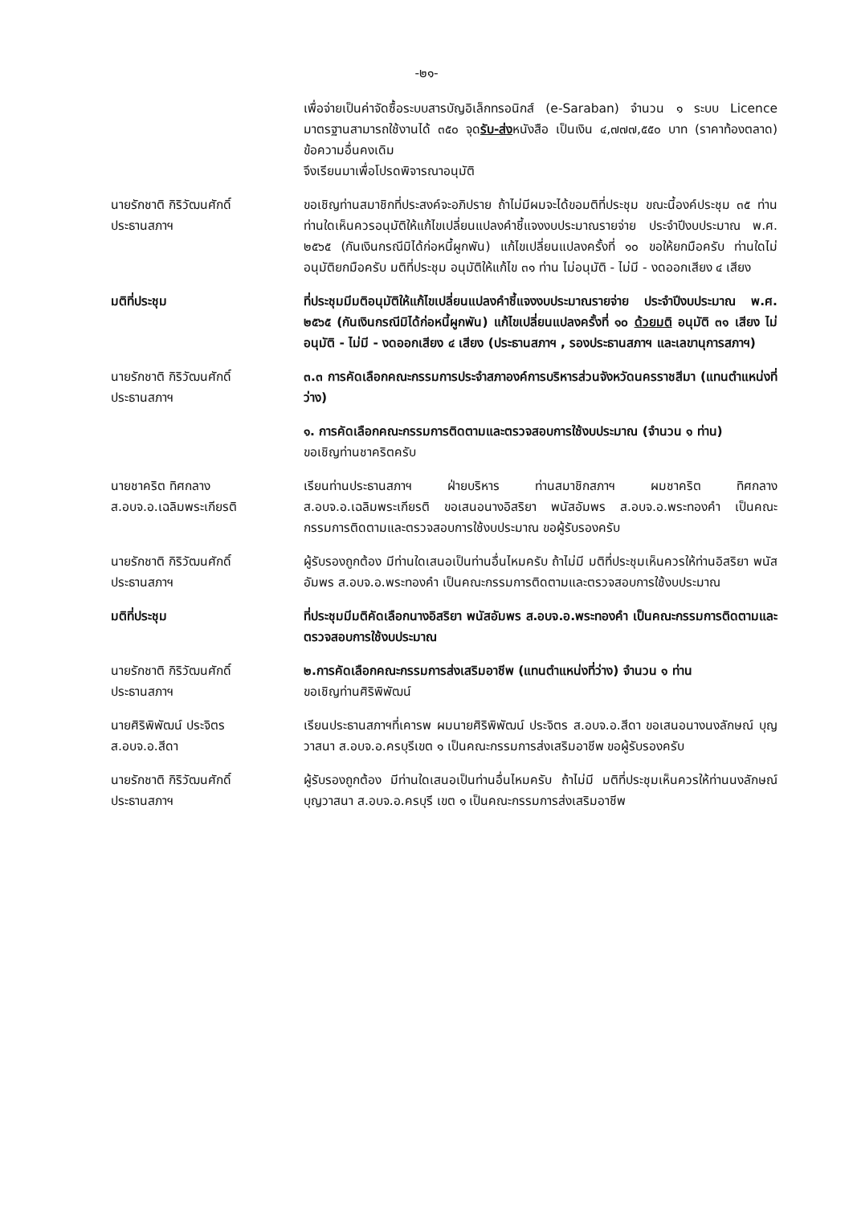-๒๑-
เพื่อจ่ายเป็นค่าจัดซื้อระบบสารบัญอิเล็กทรอนิกส์ (e-Saraban) จำนวน ๑ ระบบ Licence มาตรฐานสามารถใช้งานได้ ๓๕๐ จุดรับ-ส่งหนังสือ เป็นเงิน ๔,๗๗๗,๕๕๐ บาท (ราคาท้องตลาด) ข้อความอื่นคงเดิม
จึงเรียนมาเพื่อโปรดพิจารณาอนุมัติ
นายรักชาติ กิริวัฒนศักดิ์
ประธานสภาฯ
ขอเชิญท่านสมาชิกที่ประสงค์จะอภิปราย ถ้าไม่มีผมจะได้ขอมติที่ประชุม ขณะนี้องค์ประชุม ๓๕ ท่าน ท่านใดเห็นควรอนุมัติให้แก้ไขเปลี่ยนแปลงคำชี้แจงงบประมาณรายจ่าย ประจำปีงบประมาณ พ.ศ. ๒๕๖๕ (กันเงินกรณีมิได้ก่อหนี้ผูกพัน) แก้ไขเปลี่ยนแปลงครั้งที่ ๑๐ ขอให้ยกมือครับ ท่านใดไม่อนุมัติยกมือครับ มติที่ประชุม อนุมัติให้แก้ไข ๓๑ ท่าน ไม่อนุมัติ - ไม่มี - งดออกเสียง ๔ เสียง
มติที่ประชุม ที่ประชุมมีมติอนุมัติให้แก้ไขเปลี่ยนแปลงคำชี้แจงงบประมาณรายจ่าย ประจำปีงบประมาณ พ.ศ. ๒๕๖๕ (กันเงินกรณีมิได้ก่อหนี้ผูกพัน) แก้ไขเปลี่ยนแปลงครั้งที่ ๑๐ ด้วยมติ อนุมัติ ๓๑ เสียง ไม่อนุมัติ - ไม่มี - งดออกเสียง ๔ เสียง (ประธานสภาฯ , รองประธานสภาฯ และเลขานุการสภาฯ)
นายรักชาติ กิริวัฒนศักดิ์
ประธานสภาฯ
๓.๓ การคัดเลือกคณะกรรมการประจำสภาองค์การบริหารส่วนจังหวัดนครราชสีมา (แทนตำแหน่งที่ว่าง)
๑. การคัดเลือกคณะกรรมการติดตามและตรวจสอบการใช้งบประมาณ (จำนวน ๑ ท่าน)
ขอเชิญท่านชาคริตครับ
นายชาคริต ทิศกลาง
ส.อบจ.อ.เฉลิมพระเกียรติ
เรียนท่านประธานสภาฯ ฝ่ายบริหาร ท่านสมาชิกสภาฯ ผมชาคริต ทิศกลาง ส.อบจ.อ.เฉลิมพระเกียรติ ขอเสนอนางอิสริยา พนัสอัมพร ส.อบจ.อ.พระทองคำ เป็นคณะกรรมการติดตามและตรวจสอบการใช้งบประมาณ ขอผู้รับรองครับ
นายรักชาติ กิริวัฒนศักดิ์
ประธานสภาฯ
ผู้รับรองถูกต้อง มีท่านใดเสนอเป็นท่านอื่นไหมครับ ถ้าไม่มี มติที่ประชุมเห็นควรให้ท่านอิสริยา พนัสอัมพร ส.อบจ.อ.พระทองคำ เป็นคณะกรรมการติดตามและตรวจสอบการใช้งบประมาณ
มติที่ประชุม ที่ประชุมมีมติคัดเลือกนางอิสริยา พนัสอัมพร ส.อบจ.อ.พระทองคำ เป็นคณะกรรมการติดตามและตรวจสอบการใช้งบประมาณ
นายรักชาติ กิริวัฒนศักดิ์
ประธานสภาฯ
๒.การคัดเลือกคณะกรรมการส่งเสริมอาชีพ (แทนตำแหน่งที่ว่าง) จำนวน ๑ ท่าน
ขอเชิญท่านศิริพิพัฒน์
นายศิริพิพัฒน์ ประจิตร
ส.อบจ.อ.สีดา
เรียนประธานสภาฯที่เคารพ ผมนายศิริพิพัฒน์ ประจิตร ส.อบจ.อ.สีดา ขอเสนอนางนงลักษณ์ บุญวาสนา ส.อบจ.อ.ครบุรีเขต ๑ เป็นคณะกรรมการส่งเสริมอาชีพ ขอผู้รับรองครับ
นายรักชาติ กิริวัฒนศักดิ์
ประธานสภาฯ
ผู้รับรองถูกต้อง มีท่านใดเสนอเป็นท่านอื่นไหมครับ ถ้าไม่มี มติที่ประชุมเห็นควรให้ท่านนงลักษณ์ บุญวาสนา ส.อบจ.อ.ครบุรี เขต ๑ เป็นคณะกรรมการส่งเสริมอาชีพ